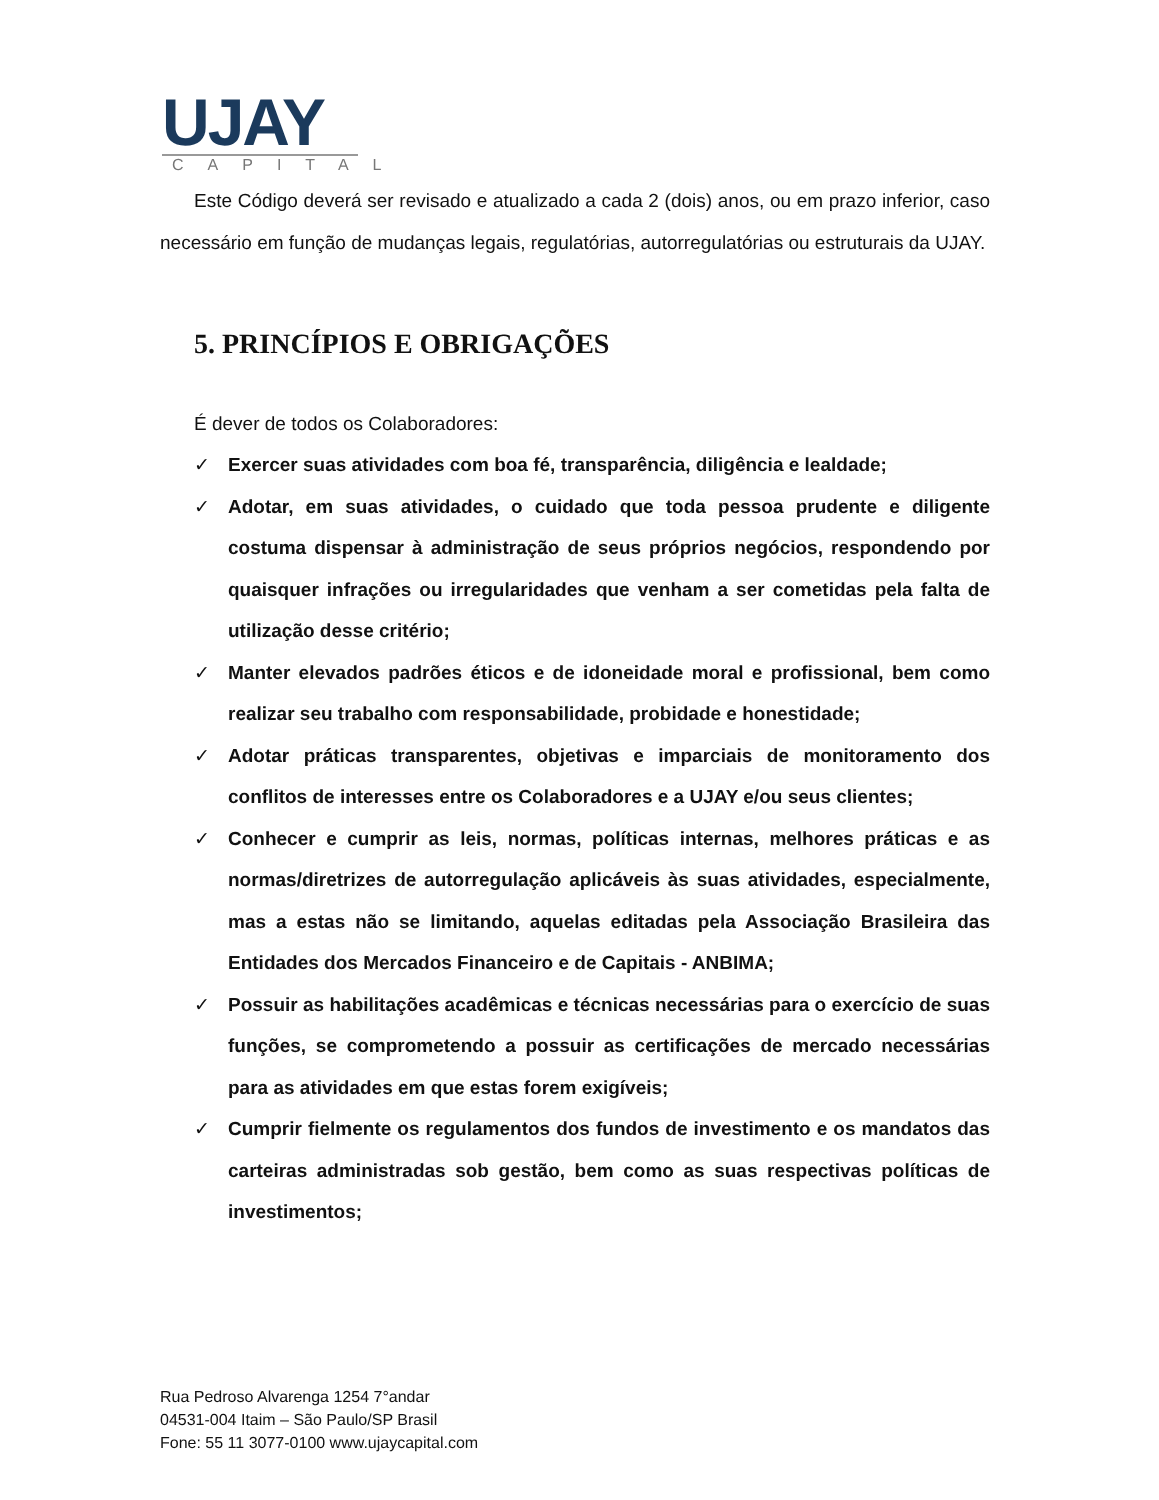UJAY
CAPITAL
Este Código deverá ser revisado e atualizado a cada 2 (dois) anos, ou em prazo inferior, caso necessário em função de mudanças legais, regulatórias, autorregulatórias ou estruturais da UJAY.
5. PRINCÍPIOS E OBRIGAÇÕES
É dever de todos os Colaboradores:
✓ Exercer suas atividades com boa fé, transparência, diligência e lealdade;
✓ Adotar, em suas atividades, o cuidado que toda pessoa prudente e diligente costuma dispensar à administração de seus próprios negócios, respondendo por quaisquer infrações ou irregularidades que venham a ser cometidas pela falta de utilização desse critério;
✓ Manter elevados padrões éticos e de idoneidade moral e profissional, bem como realizar seu trabalho com responsabilidade, probidade e honestidade;
✓ Adotar práticas transparentes, objetivas e imparciais de monitoramento dos conflitos de interesses entre os Colaboradores e a UJAY e/ou seus clientes;
✓ Conhecer e cumprir as leis, normas, políticas internas, melhores práticas e as normas/diretrizes de autorregulação aplicáveis às suas atividades, especialmente, mas a estas não se limitando, aquelas editadas pela Associação Brasileira das Entidades dos Mercados Financeiro e de Capitais - ANBIMA;
✓ Possuir as habilitações acadêmicas e técnicas necessárias para o exercício de suas funções, se comprometendo a possuir as certificações de mercado necessárias para as atividades em que estas forem exigíveis;
✓ Cumprir fielmente os regulamentos dos fundos de investimento e os mandatos das carteiras administradas sob gestão, bem como as suas respectivas políticas de investimentos;
Rua Pedroso Alvarenga 1254 7°andar
04531-004 Itaim – São Paulo/SP Brasil
Fone: 55 11 3077-0100 www.ujaycapital.com